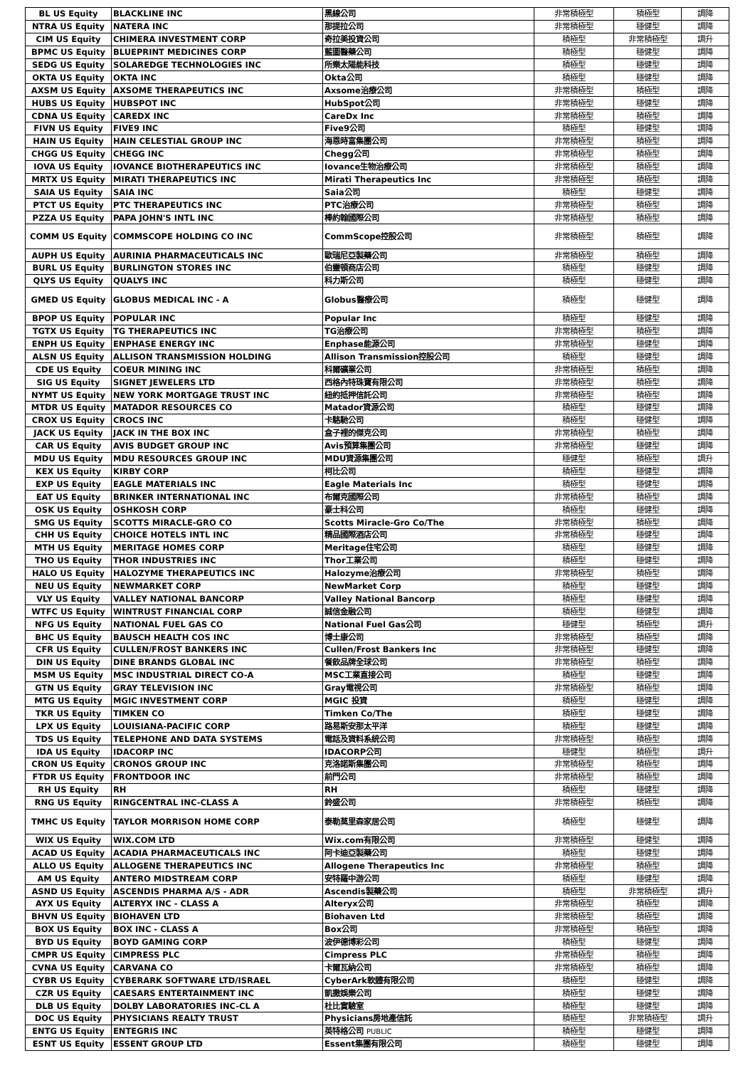| BL US Equity | BLACKLINE INC | 黑線公司 | 非常積極型 | 積極型 | 調降 |
| NTRA US Equity | NATERA INC | 那提拉公司 | 非常積極型 | 穩健型 | 調降 |
| CIM US Equity | CHIMERA INVESTMENT CORP | 奇拉美投資公司 | 積極型 | 非常積極型 | 調升 |
| BPMC US Equity | BLUEPRINT MEDICINES CORP | 藍圖醫藥公司 | 積極型 | 穩健型 | 調降 |
| SEDG US Equity | SOLAREDGE TECHNOLOGIES INC | 所樂太陽能科技 | 積極型 | 穩健型 | 調降 |
| OKTA US Equity | OKTA INC | Okta公司 | 積極型 | 穩健型 | 調降 |
| AXSM US Equity | AXSOME THERAPEUTICS INC | Axsome治療公司 | 非常積極型 | 積極型 | 調降 |
| HUBS US Equity | HUBSPOT INC | HubSpot公司 | 非常積極型 | 穩健型 | 調降 |
| CDNA US Equity | CAREDX INC | CareDx Inc | 非常積極型 | 積極型 | 調降 |
| FIVN US Equity | FIVE9 INC | Five9公司 | 積極型 | 穩健型 | 調降 |
| HAIN US Equity | HAIN CELESTIAL GROUP INC | 海恩時富集團公司 | 非常積極型 | 積極型 | 調降 |
| CHGG US Equity | CHEGG INC | Chegg公司 | 非常積極型 | 積極型 | 調降 |
| IOVA US Equity | IOVANCE BIOTHERAPEUTICS INC | Iovance生物治療公司 | 非常積極型 | 積極型 | 調降 |
| MRTX US Equity | MIRATI THERAPEUTICS INC | Mirati Therapeutics Inc | 非常積極型 | 積極型 | 調降 |
| SAIA US Equity | SAIA INC | Saia公司 | 積極型 | 穩健型 | 調降 |
| PTCT US Equity | PTC THERAPEUTICS INC | PTC治療公司 | 非常積極型 | 積極型 | 調降 |
| PZZA US Equity | PAPA JOHN'S INTL INC | 棒約翰國際公司 | 非常積極型 | 積極型 | 調降 |
| COMM US Equity | COMMSCOPE HOLDING CO INC | CommScope控股公司 | 非常積極型 | 積極型 | 調降 |
| AUPH US Equity | AURINIA PHARMACEUTICALS INC | 歐瑞尼亞製藥公司 | 非常積極型 | 積極型 | 調降 |
| BURL US Equity | BURLINGTON STORES INC | 伯靈頓商店公司 | 積極型 | 穩健型 | 調降 |
| QLYS US Equity | QUALYS INC | 科力斯公司 | 積極型 | 穩健型 | 調降 |
| GMED US Equity | GLOBUS MEDICAL INC - A | Globus醫療公司 | 積極型 | 穩健型 | 調降 |
| BPOP US Equity | POPULAR INC | Popular Inc | 積極型 | 穩健型 | 調降 |
| TGTX US Equity | TG THERAPEUTICS INC | TG治療公司 | 非常積極型 | 積極型 | 調降 |
| ENPH US Equity | ENPHASE ENERGY INC | Enphase能源公司 | 非常積極型 | 穩健型 | 調降 |
| ALSN US Equity | ALLISON TRANSMISSION HOLDING | Allison Transmission控股公司 | 積極型 | 穩健型 | 調降 |
| CDE US Equity | COEUR MINING INC | 科爾礦業公司 | 非常積極型 | 積極型 | 調降 |
| SIG US Equity | SIGNET JEWELERS LTD | 西格內特珠寶有限公司 | 非常積極型 | 積極型 | 調降 |
| NYMT US Equity | NEW YORK MORTGAGE TRUST INC | 紐約抵押信託公司 | 非常積極型 | 積極型 | 調降 |
| MTDR US Equity | MATADOR RESOURCES CO | Matador資源公司 | 積極型 | 穩健型 | 調降 |
| CROX US Equity | CROCS INC | 卡駱馳公司 | 積極型 | 穩健型 | 調降 |
| JACK US Equity | JACK IN THE BOX INC | 盒子裡的傑克公司 | 非常積極型 | 積極型 | 調降 |
| CAR US Equity | AVIS BUDGET GROUP INC | Avis預算集團公司 | 非常積極型 | 穩健型 | 調降 |
| MDU US Equity | MDU RESOURCES GROUP INC | MDU資源集團公司 | 穩健型 | 積極型 | 調升 |
| KEX US Equity | KIRBY CORP | 柯比公司 | 積極型 | 穩健型 | 調降 |
| EXP US Equity | EAGLE MATERIALS INC | Eagle Materials Inc | 積極型 | 穩健型 | 調降 |
| EAT US Equity | BRINKER INTERNATIONAL INC | 布爾克國際公司 | 非常積極型 | 積極型 | 調降 |
| OSK US Equity | OSHKOSH CORP | 豪士科公司 | 積極型 | 穩健型 | 調降 |
| SMG US Equity | SCOTTS MIRACLE-GRO CO | Scotts Miracle-Gro Co/The | 非常積極型 | 積極型 | 調降 |
| CHH US Equity | CHOICE HOTELS INTL INC | 精品國際酒店公司 | 非常積極型 | 穩健型 | 調降 |
| MTH US Equity | MERITAGE HOMES CORP | Meritage住宅公司 | 積極型 | 穩健型 | 調降 |
| THO US Equity | THOR INDUSTRIES INC | Thor工業公司 | 積極型 | 穩健型 | 調降 |
| HALO US Equity | HALOZYME THERAPEUTICS INC | Halozyme治療公司 | 非常積極型 | 積極型 | 調降 |
| NEU US Equity | NEWMARKET CORP | NewMarket Corp | 積極型 | 穩健型 | 調降 |
| VLY US Equity | VALLEY NATIONAL BANCORP | Valley National Bancorp | 積極型 | 穩健型 | 調降 |
| WTFC US Equity | WINTRUST FINANCIAL CORP | 誠信金融公司 | 積極型 | 穩健型 | 調降 |
| NFG US Equity | NATIONAL FUEL GAS CO | National Fuel Gas公司 | 穩健型 | 積極型 | 調升 |
| BHC US Equity | BAUSCH HEALTH COS INC | 博士康公司 | 非常積極型 | 積極型 | 調降 |
| CFR US Equity | CULLEN/FROST BANKERS INC | Cullen/Frost Bankers Inc | 非常積極型 | 穩健型 | 調降 |
| DIN US Equity | DINE BRANDS GLOBAL INC | 餐飲品牌全球公司 | 非常積極型 | 積極型 | 調降 |
| MSM US Equity | MSC INDUSTRIAL DIRECT CO-A | MSC工業直接公司 | 積極型 | 穩健型 | 調降 |
| GTN US Equity | GRAY TELEVISION INC | Gray電視公司 | 非常積極型 | 積極型 | 調降 |
| MTG US Equity | MGIC INVESTMENT CORP | MGIC 投資 | 積極型 | 穩健型 | 調降 |
| TKR US Equity | TIMKEN CO | Timken Co/The | 積極型 | 穩健型 | 調降 |
| LPX US Equity | LOUISIANA-PACIFIC CORP | 路易斯安那太平洋 | 積極型 | 穩健型 | 調降 |
| TDS US Equity | TELEPHONE AND DATA SYSTEMS | 電話及資料系統公司 | 非常積極型 | 積極型 | 調降 |
| IDA US Equity | IDACORP INC | IDACORP公司 | 穩健型 | 積極型 | 調升 |
| CRON US Equity | CRONOS GROUP INC | 克洛諾斯集團公司 | 非常積極型 | 積極型 | 調降 |
| FTDR US Equity | FRONTDOOR INC | 前門公司 | 非常積極型 | 積極型 | 調降 |
| RH US Equity | RH | RH | 積極型 | 穩健型 | 調降 |
| RNG US Equity | RINGCENTRAL INC-CLASS A | 鈴盛公司 | 非常積極型 | 積極型 | 調降 |
| TMHC US Equity | TAYLOR MORRISON HOME CORP | 泰勒莫里森家居公司 | 積極型 | 穩健型 | 調降 |
| WIX US Equity | WIX.COM LTD | Wix.com有限公司 | 非常積極型 | 穩健型 | 調降 |
| ACAD US Equity | ACADIA PHARMACEUTICALS INC | 阿卡迪亞製藥公司 | 積極型 | 穩健型 | 調降 |
| ALLO US Equity | ALLOGENE THERAPEUTICS INC | Allogene Therapeutics Inc | 非常積極型 | 積極型 | 調降 |
| AM US Equity | ANTERO MIDSTREAM CORP | 安特羅中游公司 | 積極型 | 穩健型 | 調降 |
| ASND US Equity | ASCENDIS PHARMA A/S - ADR | Ascendis製藥公司 | 積極型 | 非常積極型 | 調升 |
| AYX US Equity | ALTERYX INC - CLASS A | Alteryx公司 | 非常積極型 | 積極型 | 調降 |
| BHVN US Equity | BIOHAVEN LTD | Biohaven Ltd | 非常積極型 | 積極型 | 調降 |
| BOX US Equity | BOX INC - CLASS A | Box公司 | 非常積極型 | 積極型 | 調降 |
| BYD US Equity | BOYD GAMING CORP | 波伊德博彩公司 | 積極型 | 穩健型 | 調降 |
| CMPR US Equity | CIMPRESS PLC | Cimpress PLC | 非常積極型 | 積極型 | 調降 |
| CVNA US Equity | CARVANA CO | 卡爾瓦納公司 | 非常積極型 | 積極型 | 調降 |
| CYBR US Equity | CYBERARK SOFTWARE LTD/ISRAEL | CyberArk軟體有限公司 | 積極型 | 穩健型 | 調降 |
| CZR US Equity | CAESARS ENTERTAINMENT INC | 凱撒娛樂公司 | 積極型 | 穩健型 | 調降 |
| DLB US Equity | DOLBY LABORATORIES INC-CL A | 杜比實驗室 | 積極型 | 穩健型 | 調降 |
| DOC US Equity | PHYSICIANS REALTY TRUST | Physicians房地產信託 | 積極型 | 非常積極型 | 調升 |
| ENTG US Equity | ENTEGRIS INC | 英特格公司 PUBLIC | 積極型 | 穩健型 | 調降 |
| ESNT US Equity | ESSENT GROUP LTD | Essent集團有限公司 | 積極型 | 穩健型 | 調降 |